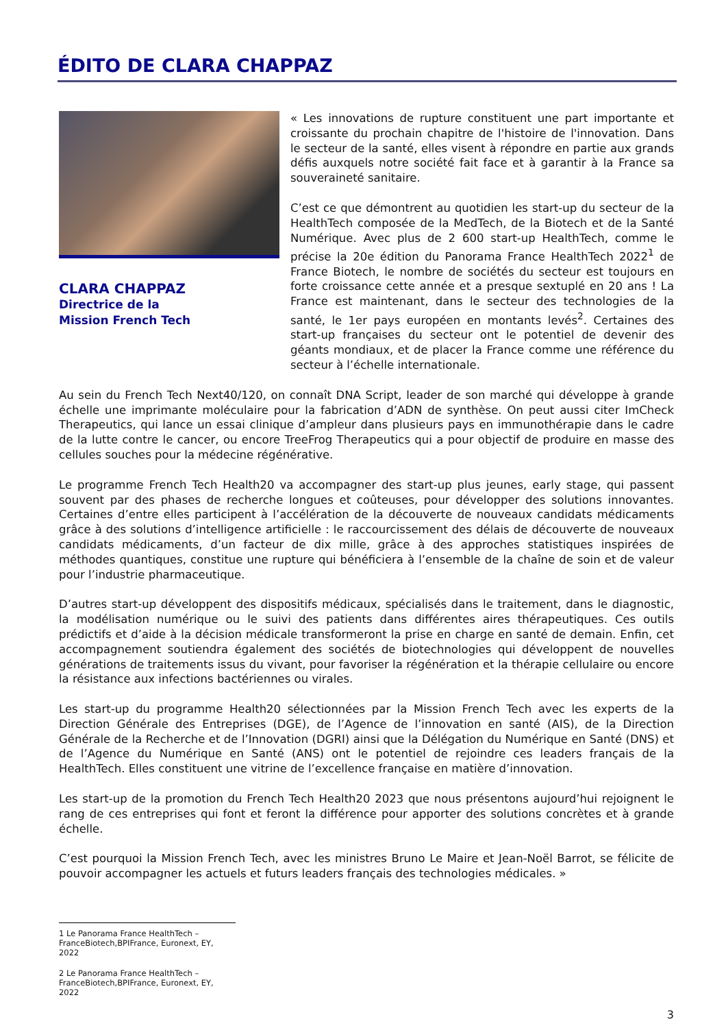ÉDITO DE CLARA CHAPPAZ
CLARA CHAPPAZ
Directrice de la
Mission French Tech
« Les innovations de rupture constituent une part importante et croissante du prochain chapitre de l'histoire de l'innovation. Dans le secteur de la santé, elles visent à répondre en partie aux grands défis auxquels notre société fait face et à garantir à la France sa souveraineté sanitaire.
C’est ce que démontrent au quotidien les start-up du secteur de la HealthTech composée de la MedTech, de la Biotech et de la Santé Numérique. Avec plus de 2 600 start-up HealthTech, comme le précise la 20e édition du Panorama France HealthTech 2022<sup>1</sup> de France Biotech, le nombre de sociétés du secteur est toujours en forte croissance cette année et a presque sextuplé en 20 ans ! La France est maintenant, dans le secteur des technologies de la santé, le 1er pays européen en montants levés<sup>2</sup>. Certaines des start-up françaises du secteur ont le potentiel de devenir des géants mondiaux, et de placer la France comme une référence du secteur à l’échelle internationale.
Au sein du French Tech Next40/120, on connaît DNA Script, leader de son marché qui développe à grande échelle une imprimante moléculaire pour la fabrication d’ADN de synthèse. On peut aussi citer ImCheck Therapeutics, qui lance un essai clinique d’ampleur dans plusieurs pays en immunothérapie dans le cadre de la lutte contre le cancer, ou encore TreeFrog Therapeutics qui a pour objectif de produire en masse des cellules souches pour la médecine régénérative.
Le programme French Tech Health20 va accompagner des start-up plus jeunes, early stage, qui passent souvent par des phases de recherche longues et coûteuses, pour développer des solutions innovantes. Certaines d’entre elles participent à l’accélération de la découverte de nouveaux candidats médicaments grâce à des solutions d’intelligence artificielle : le raccourcissement des délais de découverte de nouveaux candidats médicaments, d’un facteur de dix mille, grâce à des approches statistiques inspirées de méthodes quantiques, constitue une rupture qui bénéficiera à l’ensemble de la chaîne de soin et de valeur pour l’industrie pharmaceutique.
D’autres start-up développent des dispositifs médicaux, spécialisés dans le traitement, dans le diagnostic, la modélisation numérique ou le suivi des patients dans différentes aires thérapeutiques. Ces outils prédictifs et d’aide à la décision médicale transformeront la prise en charge en santé de demain. Enfin, cet accompagnement soutiendra également des sociétés de biotechnologies qui développent de nouvelles générations de traitements issus du vivant, pour favoriser la régénération et la thérapie cellulaire ou encore la résistance aux infections bactériennes ou virales.
Les start-up du programme Health20 sélectionnées par la Mission French Tech avec les experts de la Direction Générale des Entreprises (DGE), de l’Agence de l’innovation en santé (AIS), de la Direction Générale de la Recherche et de l’Innovation (DGRI) ainsi que la Délégation du Numérique en Santé (DNS) et de l’Agence du Numérique en Santé (ANS) ont le potentiel de rejoindre ces leaders français de la HealthTech. Elles constituent une vitrine de l’excellence française en matière d’innovation.
Les start-up de la promotion du French Tech Health20 2023 que nous présentons aujourd’hui rejoignent le rang de ces entreprises qui font et feront la différence pour apporter des solutions concrètes et à grande échelle.
C’est pourquoi la Mission French Tech, avec les ministres Bruno Le Maire et Jean-Noël Barrot, se félicite de pouvoir accompagner les actuels et futurs leaders français des technologies médicales. »
1 Le Panorama France HealthTech – FranceBiotech,BPIFrance, Euronext, EY, 2022
2 Le Panorama France HealthTech – FranceBiotech,BPIFrance, Euronext, EY, 2022
3